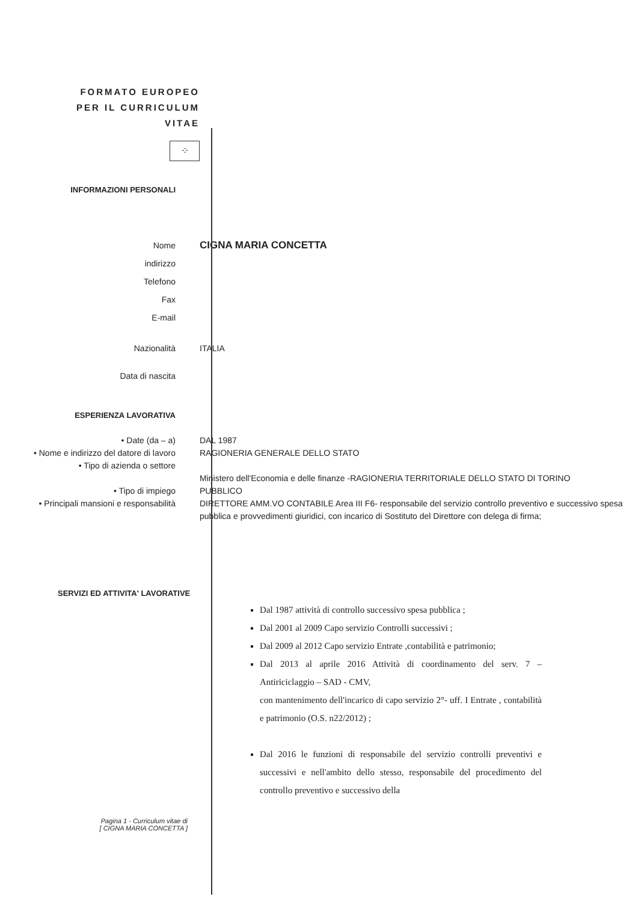FORMATO EUROPEO
PER IL CURRICULUM
VITAE
⁘
INFORMAZIONI PERSONALI
Nome
indirizzo
Telefono
Fax
E-mail
CIGNA MARIA CONCETTA
Nazionalità ITALIA
Data di nascita
ESPERIENZA LAVORATIVA
• Date (da – a)
• Nome e indirizzo del datore di lavoro
• Tipo di azienda o settore
• Tipo di impiego
• Principali mansioni e responsabilità
DAL 1987
RAGIONERIA GENERALE DELLO STATO
Ministero dell'Economia e delle finanze -RAGIONERIA TERRITORIALE DELLO STATO DI TORINO
PUBBLICO
DIRETTORE AMM.VO CONTABILE Area III F6- responsabile del servizio controllo preventivo e successivo spesa pubblica e provvedimenti giuridici, con incarico di Sostituto del Direttore con delega di firma;
SERVIZI ED ATTIVITA' LAVORATIVE
Dal 1987 attività di controllo successivo spesa pubblica ;
Dal 2001 al 2009 Capo servizio Controlli successivi ;
Dal 2009 al 2012 Capo servizio Entrate ,contabilità e patrimonio;
Dal 2013 al aprile 2016 Attività di coordinamento del serv. 7 – Antiriciclaggio – SAD - CMV,
con mantenimento dell'incarico di capo servizio 2°- uff. I Entrate , contabilità e patrimonio (O.S. n22/2012) ;
Dal 2016 le funzioni di responsabile del servizio controlli preventivi e successivi e nell'ambito dello stesso, responsabile del procedimento del controllo preventivo e successivo della
Pagina 1 - Curriculum vitae di
[ CIGNA MARIA CONCETTA ]